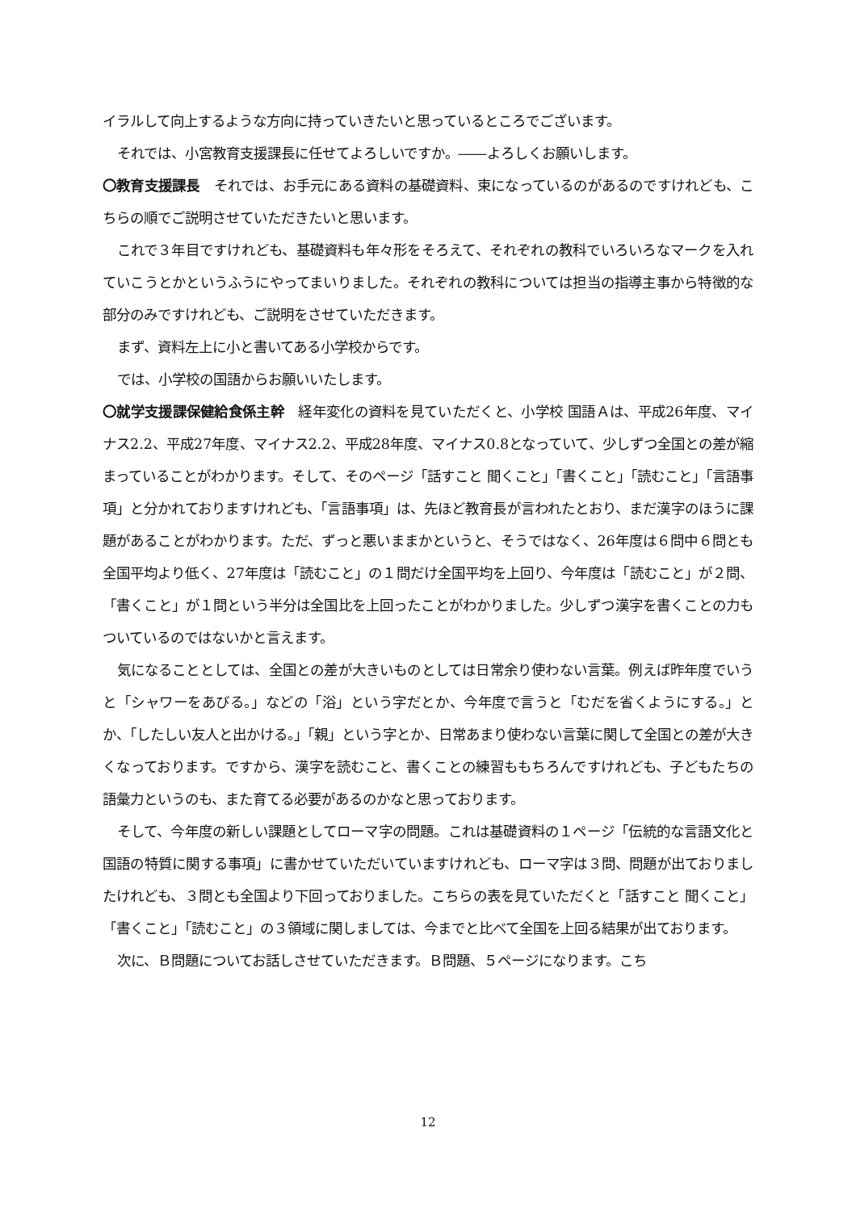イラルして向上するような方向に持っていきたいと思っているところでございます。
それでは、小宮教育支援課長に任せてよろしいですか。――よろしくお願いします。
〇教育支援課長　それでは、お手元にある資料の基礎資料、束になっているのがあるのですけれども、こちらの順でご説明させていただきたいと思います。
これで３年目ですけれども、基礎資料も年々形をそろえて、それぞれの教科でいろいろなマークを入れていこうとかというふうにやってまいりました。それぞれの教科については担当の指導主事から特徴的な部分のみですけれども、ご説明をさせていただきます。
まず、資料左上に小と書いてある小学校からです。
では、小学校の国語からお願いいたします。
〇就学支援課保健給食係主幹　経年変化の資料を見ていただくと、小学校 国語Ａは、平成26年度、マイナス2.2、平成27年度、マイナス2.2、平成28年度、マイナス0.8となっていて、少しずつ全国との差が縮まっていることがわかります。そして、そのページ「話すこと 聞くこと」「書くこと」「読むこと」「言語事項」と分かれておりますけれども、「言語事項」は、先ほど教育長が言われたとおり、まだ漢字のほうに課題があることがわかります。ただ、ずっと悪いままかというと、そうではなく、26年度は６問中６問とも全国平均より低く、27年度は「読むこと」の１問だけ全国平均を上回り、今年度は「読むこと」が２問、「書くこと」が１問という半分は全国比を上回ったことがわかりました。少しずつ漢字を書くことの力もついているのではないかと言えます。
気になることとしては、全国との差が大きいものとしては日常余り使わない言葉。例えば昨年度でいうと「シャワーをあびる。」などの「浴」という字だとか、今年度で言うと「むだを省くようにする。」とか、「したしい友人と出かける。」「親」という字とか、日常あまり使わない言葉に関して全国との差が大きくなっております。ですから、漢字を読むこと、書くことの練習ももちろんですけれども、子どもたちの語彙力というのも、また育てる必要があるのかなと思っております。
そして、今年度の新しい課題としてローマ字の問題。これは基礎資料の１ページ「伝統的な言語文化と国語の特質に関する事項」に書かせていただいていますけれども、ローマ字は３問、問題が出ておりましたけれども、３問とも全国より下回っておりました。こちらの表を見ていただくと「話すこと 聞くこと」「書くこと」「読むこと」の３領域に関しましては、今までと比べて全国を上回る結果が出ております。
次に、Ｂ問題についてお話しさせていただきます。Ｂ問題、５ページになります。こち
12